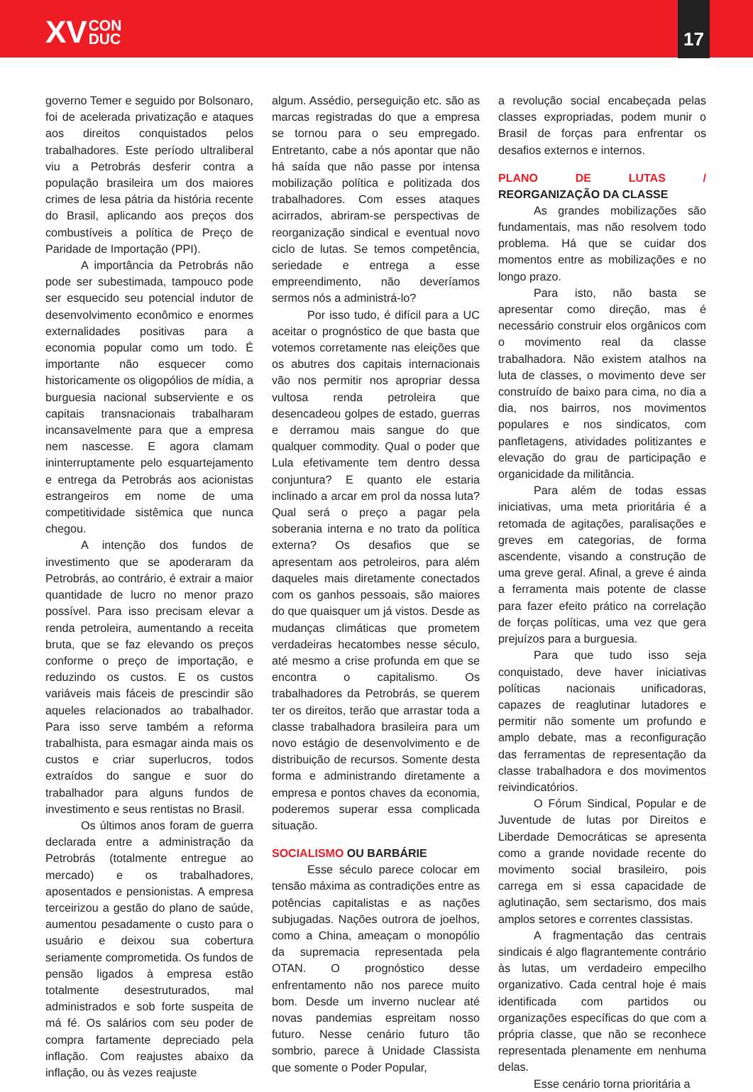XV CON
DUC
17
governo Temer e seguido por Bolsonaro, foi de acelerada privatização e ataques aos direitos conquistados pelos trabalhadores. Este período ultraliberal viu a Petrobrás desferir contra a população brasileira um dos maiores crimes de lesa pátria da história recente do Brasil, aplicando aos preços dos combustíveis a política de Preço de Paridade de Importação (PPI).
A importância da Petrobrás não pode ser subestimada, tampouco pode ser esquecido seu potencial indutor de desenvolvimento econômico e enormes externalidades positivas para a economia popular como um todo. É importante não esquecer como historicamente os oligopólios de mídia, a burguesia nacional subserviente e os capitais transnacionais trabalharam incansavelmente para que a empresa nem nascesse. E agora clamam ininterruptamente pelo esquartejamento e entrega da Petrobrás aos acionistas estrangeiros em nome de uma competitividade sistêmica que nunca chegou.
A intenção dos fundos de investimento que se apoderaram da Petrobrás, ao contrário, é extrair a maior quantidade de lucro no menor prazo possível. Para isso precisam elevar a renda petroleira, aumentando a receita bruta, que se faz elevando os preços conforme o preço de importação, e reduzindo os custos. E os custos variáveis mais fáceis de prescindir são aqueles relacionados ao trabalhador. Para isso serve também a reforma trabalhista, para esmagar ainda mais os custos e criar superlucros, todos extraídos do sangue e suor do trabalhador para alguns fundos de investimento e seus rentistas no Brasil.
Os últimos anos foram de guerra declarada entre a administração da Petrobrás (totalmente entregue ao mercado) e os trabalhadores, aposentados e pensionistas. A empresa terceirizou a gestão do plano de saúde, aumentou pesadamente o custo para o usuário e deixou sua cobertura seriamente comprometida. Os fundos de pensão ligados à empresa estão totalmente desestruturados, mal administrados e sob forte suspeita de má fé. Os salários com seu poder de compra fartamente depreciado pela inflação. Com reajustes abaixo da inflação, ou às vezes reajuste
algum. Assédio, perseguição etc. são as marcas registradas do que a empresa se tornou para o seu empregado. Entretanto, cabe a nós apontar que não há saída que não passe por intensa mobilização política e politizada dos trabalhadores. Com esses ataques acirrados, abriram-se perspectivas de reorganização sindical e eventual novo ciclo de lutas. Se temos competência, seriedade e entrega a esse empreendimento, não deveríamos sermos nós a administrá-lo?
Por isso tudo, é difícil para a UC aceitar o prognóstico de que basta que votemos corretamente nas eleições que os abutres dos capitais internacionais vão nos permitir nos apropriar dessa vultosa renda petroleira que desencadeou golpes de estado, guerras e derramou mais sangue do que qualquer commodity. Qual o poder que Lula efetivamente tem dentro dessa conjuntura? E quanto ele estaria inclinado a arcar em prol da nossa luta? Qual será o preço a pagar pela soberania interna e no trato da política externa? Os desafios que se apresentam aos petroleiros, para além daqueles mais diretamente conectados com os ganhos pessoais, são maiores do que quaisquer um já vistos. Desde as mudanças climáticas que prometem verdadeiras hecatombes nesse século, até mesmo a crise profunda em que se encontra o capitalismo. Os trabalhadores da Petrobrás, se querem ter os direitos, terão que arrastar toda a classe trabalhadora brasileira para um novo estágio de desenvolvimento e de distribuição de recursos. Somente desta forma e administrando diretamente a empresa e pontos chaves da economia, poderemos superar essa complicada situação.
SOCIALISMO OU BARBÁRIE
Esse século parece colocar em tensão máxima as contradições entre as potências capitalistas e as nações subjugadas. Nações outrora de joelhos, como a China, ameaçam o monopólio da supremacia representada pela OTAN. O prognóstico desse enfrentamento não nos parece muito bom. Desde um inverno nuclear até novas pandemias espreitam nosso futuro. Nesse cenário futuro tão sombrio, parece à Unidade Classista que somente o Poder Popular,
a revolução social encabeçada pelas classes expropriadas, podem munir o Brasil de forças para enfrentar os desafios externos e internos.
PLANO DE LUTAS / REORGANIZAÇÃO DA CLASSE
As grandes mobilizações são fundamentais, mas não resolvem todo problema. Há que se cuidar dos momentos entre as mobilizações e no longo prazo.
Para isto, não basta se apresentar como direção, mas é necessário construir elos orgânicos com o movimento real da classe trabalhadora. Não existem atalhos na luta de classes, o movimento deve ser construído de baixo para cima, no dia a dia, nos bairros, nos movimentos populares e nos sindicatos, com panfletagens, atividades politizantes e elevação do grau de participação e organicidade da militância.
Para além de todas essas iniciativas, uma meta prioritária é a retomada de agitações, paralisações e greves em categorias, de forma ascendente, visando a construção de uma greve geral. Afinal, a greve é ainda a ferramenta mais potente de classe para fazer efeito prático na correlação de forças políticas, uma vez que gera prejuízos para a burguesia.
Para que tudo isso seja conquistado, deve haver iniciativas políticas nacionais unificadoras, capazes de reaglutinar lutadores e permitir não somente um profundo e amplo debate, mas a reconfiguração das ferramentas de representação da classe trabalhadora e dos movimentos reivindicatórios.
O Fórum Sindical, Popular e de Juventude de lutas por Direitos e Liberdade Democráticas se apresenta como a grande novidade recente do movimento social brasileiro, pois carrega em si essa capacidade de aglutinação, sem sectarismo, dos mais amplos setores e correntes classistas.
A fragmentação das centrais sindicais é algo flagrantemente contrário às lutas, um verdadeiro empecilho organizativo. Cada central hoje é mais identificada com partidos ou organizações específicas do que com a própria classe, que não se reconhece representada plenamente em nenhuma delas.
Esse cenário torna prioritária a